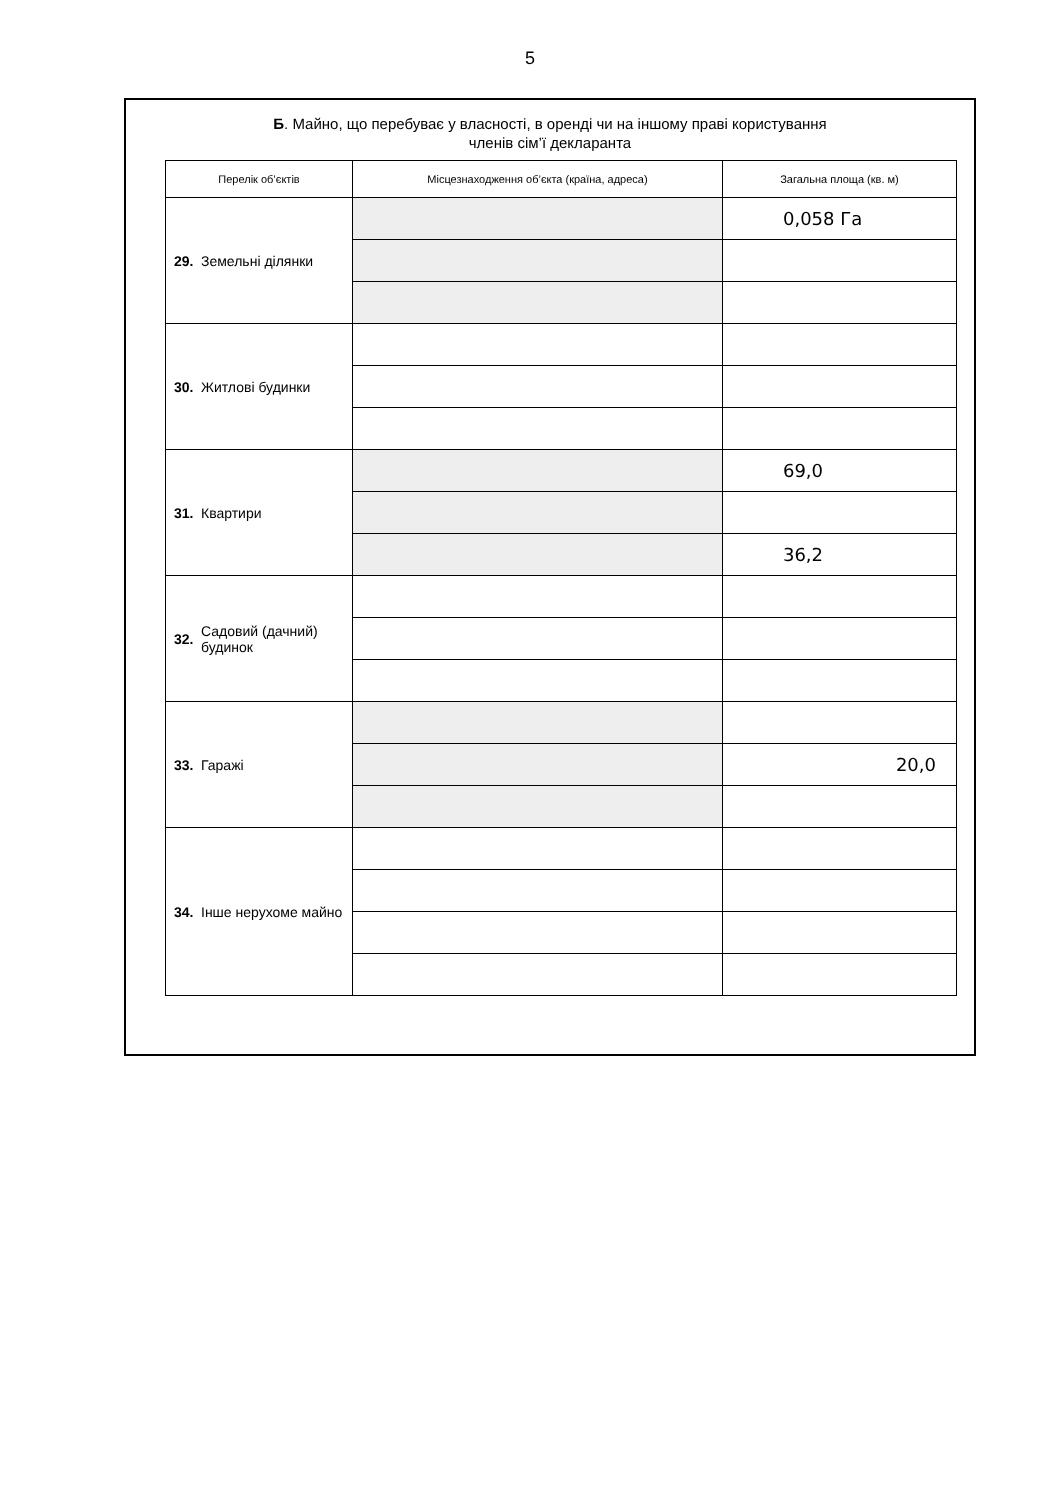5
Б. Майно, що перебуває у власності, в оренді чи на іншому праві користування
членів сім’ї декларанта
| Перелік об’єктів | | Місцезнаходження об’єкта (країна, адреса) | Загальна площа (кв. м) |
| --- | --- | --- | --- |
| 29. | Земельні ділянки | | 0,058 Га |
| 30. | Житлові будинки | | |
| 31. | Квартири | | 69,0 |
| | | | 36,2 |
| 32. | Садовий (дачний) будинок | | |
| 33. | Гаражі | | |
| | | | 20,0 |
| 34. | Інше нерухоме майно | | |